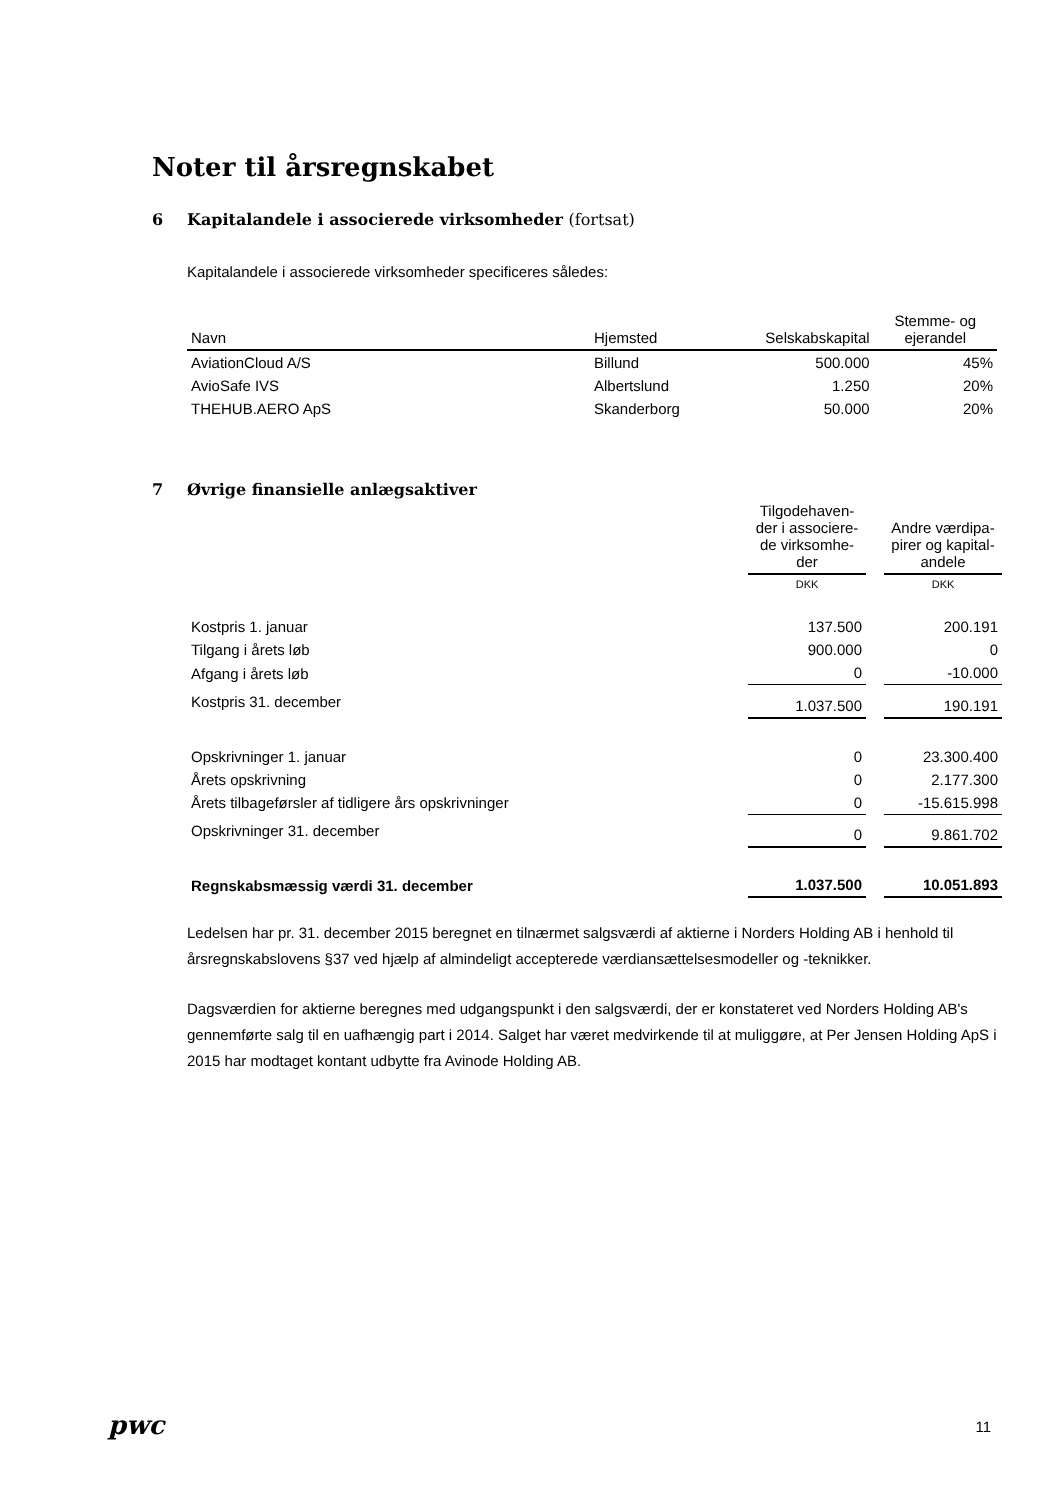Noter til årsregnskabet
6 Kapitalandele i associerede virksomheder (fortsat)
Kapitalandele i associerede virksomheder specificeres således:
| Navn | Hjemsted | Selskabskapital | Stemme- og ejerandel |
| --- | --- | --- | --- |
| AviationCloud A/S | Billund | 500.000 | 45% |
| AvioSafe IVS | Albertslund | 1.250 | 20% |
| THEHUB.AERO ApS | Skanderborg | 50.000 | 20% |
7 Øvrige finansielle anlægsaktiver
| | Tilgodehaven- der i associere- de virksomhe- der | | Andre værdipa- pirer og kapital- andele |
| --- | --- | --- | --- |
| | DKK | | DKK |
| Kostpris 1. januar | 137.500 | | 200.191 |
| Tilgang i årets løb | 900.000 | | 0 |
| Afgang i årets løb | 0 | | -10.000 |
| Kostpris 31. december | 1.037.500 | | 190.191 |
| Opskrivninger 1. januar | 0 | | 23.300.400 |
| Årets opskrivning | 0 | | 2.177.300 |
| Årets tilbageførsler af tidligere års opskrivninger | 0 | | -15.615.998 |
| Opskrivninger 31. december | 0 | | 9.861.702 |
| Regnskabsmæssig værdi 31. december | 1.037.500 | | 10.051.893 |
Ledelsen har pr. 31. december 2015 beregnet en tilnærmet salgsværdi af aktierne i Norders Holding AB i henhold til årsregnskabslovens §37 ved hjælp af almindeligt accepterede værdiansættelsesmodeller og -teknikker.
Dagsværdien for aktierne beregnes med udgangspunkt i den salgsværdi, der er konstateret ved Norders Holding AB's gennemførte salg til en uafhængig part i 2014. Salget har været medvirkende til at muliggøre, at Per Jensen Holding ApS i 2015 har modtaget kontant udbytte fra Avinode Holding AB.
pwc 11